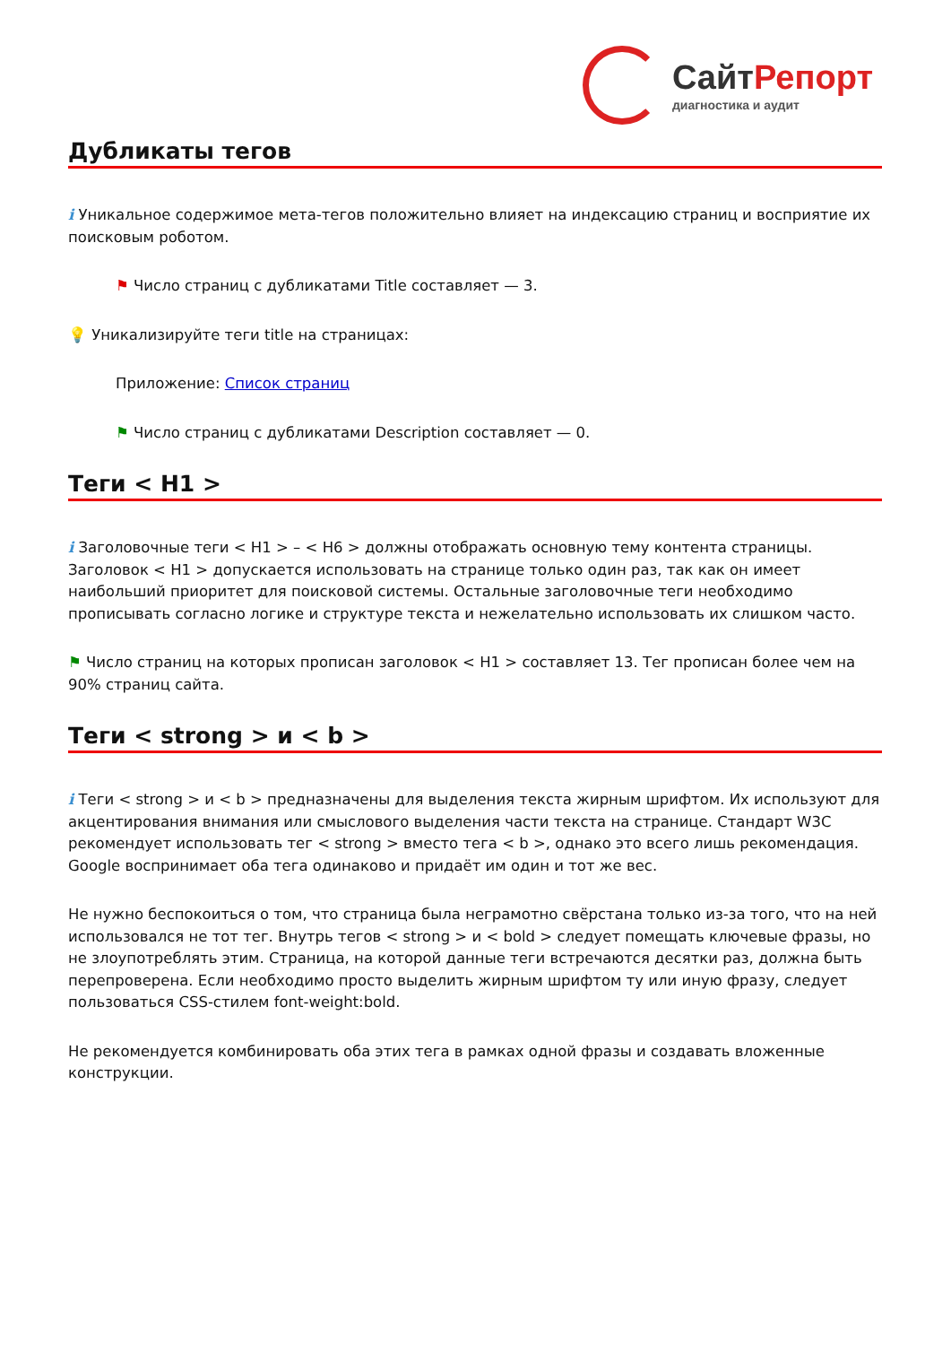Сайт Репорт
диагностика и аудит
Дубликаты тегов
i Уникальное содержимое мета-тегов положительно влияет на индексацию страниц и восприятие их поисковым роботом.
⚑ Число страниц с дубликатами Title составляет — 3.
💡 Уникализируйте теги title на страницах:
Приложение: Список страниц
⚑ Число страниц с дубликатами Description составляет — 0.
Теги < H1 >
i Заголовочные теги < H1 > – < H6 > должны отображать основную тему контента страницы. Заголовок < H1 > допускается использовать на странице только один раз, так как он имеет наибольший приоритет для поисковой системы. Остальные заголовочные теги необходимо прописывать согласно логике и структуре текста и нежелательно использовать их слишком часто.
⚑ Число страниц на которых прописан заголовок < H1 > составляет 13. Тег прописан более чем на 90% страниц сайта.
Теги < strong > и < b >
i Теги < strong > и < b > предназначены для выделения текста жирным шрифтом. Их используют для акцентирования внимания или смыслового выделения части текста на странице. Стандарт W3C рекомендует использовать тег < strong > вместо тега < b >, однако это всего лишь рекомендация. Google воспринимает оба тега одинаково и придаёт им один и тот же вес.
Не нужно беспокоиться о том, что страница была неграмотно свёрстана только из-за того, что на ней использовался не тот тег. Внутрь тегов < strong > и < bold > следует помещать ключевые фразы, но не злоупотреблять этим. Страница, на которой данные теги встречаются десятки раз, должна быть перепроверена. Если необходимо просто выделить жирным шрифтом ту или иную фразу, следует пользоваться CSS-стилем font-weight:bold.
Не рекомендуется комбинировать оба этих тега в рамках одной фразы и создавать вложенные конструкции.